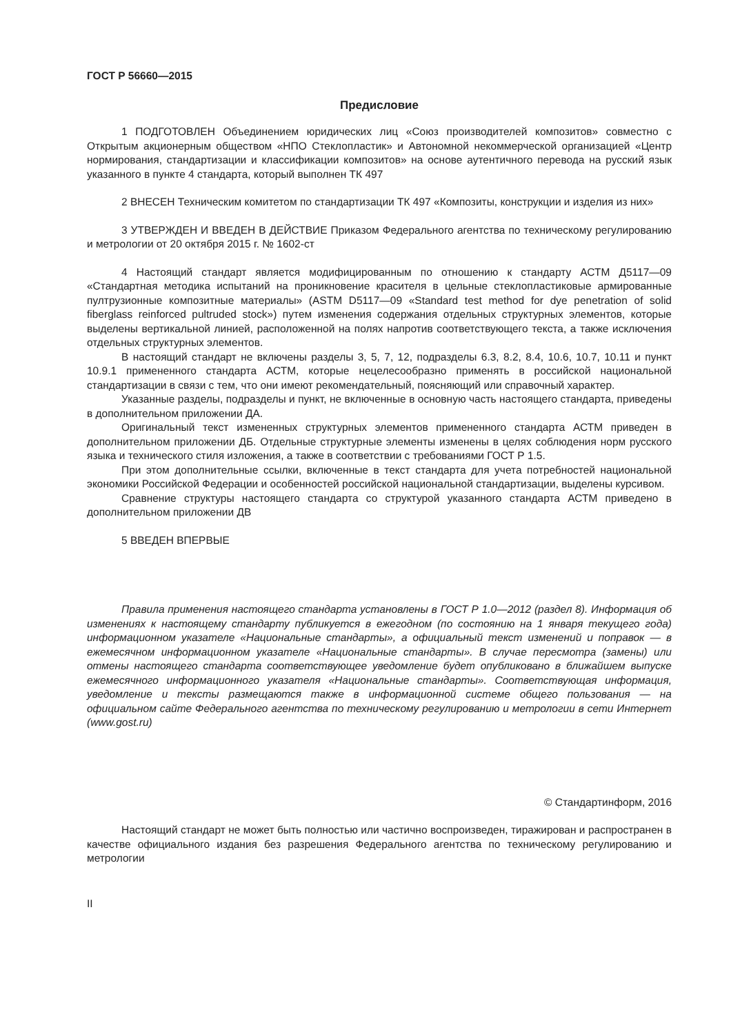ГОСТ Р 56660—2015
Предисловие
1 ПОДГОТОВЛЕН Объединением юридических лиц «Союз производителей композитов» совместно с Открытым акционерным обществом «НПО Стеклопластик» и Автономной некоммерческой организацией «Центр нормирования, стандартизации и классификации композитов» на основе аутентичного перевода на русский язык указанного в пункте 4 стандарта, который выполнен ТК 497
2 ВНЕСЕН Техническим комитетом по стандартизации ТК 497 «Композиты, конструкции и изделия из них»
3 УТВЕРЖДЕН И ВВЕДЕН В ДЕЙСТВИЕ Приказом Федерального агентства по техническому регулированию и метрологии от 20 октября 2015 г. № 1602-ст
4 Настоящий стандарт является модифицированным по отношению к стандарту АСТМ Д5117—09 «Стандартная методика испытаний на проникновение красителя в цельные стеклопластиковые армированные пултрузионные композитные материалы» (ASTM D5117—09 «Standard test method for dye penetration of solid fiberglass reinforced pultruded stock») путем изменения содержания отдельных структурных элементов, которые выделены вертикальной линией, расположенной на полях напротив соответствующего текста, а также исключения отдельных структурных элементов.
В настоящий стандарт не включены разделы 3, 5, 7, 12, подразделы 6.3, 8.2, 8.4, 10.6, 10.7, 10.11 и пункт 10.9.1 примененного стандарта АСТМ, которые нецелесообразно применять в российской национальной стандартизации в связи с тем, что они имеют рекомендательный, поясняющий или справочный характер.
Указанные разделы, подразделы и пункт, не включенные в основную часть настоящего стандарта, приведены в дополнительном приложении ДА.
Оригинальный текст измененных структурных элементов примененного стандарта АСТМ приведен в дополнительном приложении ДБ. Отдельные структурные элементы изменены в целях соблюдения норм русского языка и технического стиля изложения, а также в соответствии с требованиями ГОСТ Р 1.5.
При этом дополнительные ссылки, включенные в текст стандарта для учета потребностей национальной экономики Российской Федерации и особенностей российской национальной стандартизации, выделены курсивом.
Сравнение структуры настоящего стандарта со структурой указанного стандарта АСТМ приведено в дополнительном приложении ДВ
5 ВВЕДЕН ВПЕРВЫЕ
Правила применения настоящего стандарта установлены в ГОСТ Р 1.0—2012 (раздел 8). Информация об изменениях к настоящему стандарту публикуется в ежегодном (по состоянию на 1 января текущего года) информационном указателе «Национальные стандарты», а официальный текст изменений и поправок — в ежемесячном информационном указателе «Национальные стандарты». В случае пересмотра (замены) или отмены настоящего стандарта соответствующее уведомление будет опубликовано в ближайшем выпуске ежемесячного информационного указателя «Национальные стандарты». Соответствующая информация, уведомление и тексты размещаются также в информационной системе общего пользования — на официальном сайте Федерального агентства по техническому регулированию и метрологии в сети Интернет (www.gost.ru)
© Стандартинформ, 2016
Настоящий стандарт не может быть полностью или частично воспроизведен, тиражирован и распространен в качестве официального издания без разрешения Федерального агентства по техническому регулированию и метрологии
II